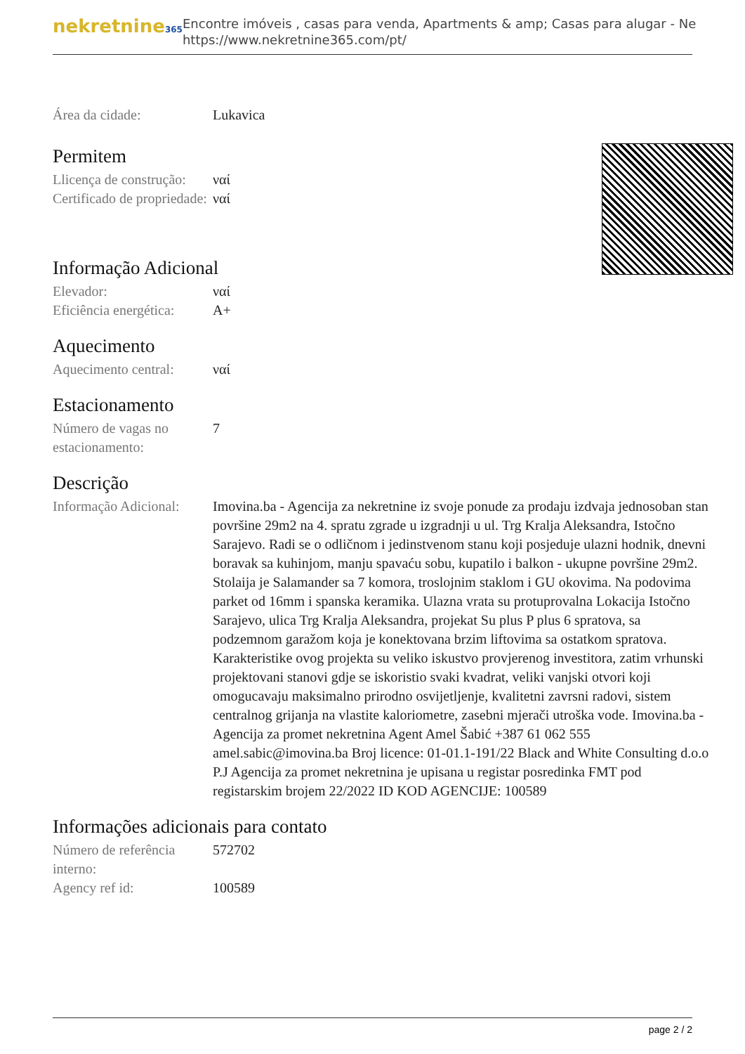nekretnine365
Encontre imóveis , casas para venda, Apartments & amp; Casas para alugar - Ne
https://www.nekretnine365.com/pt/
| Área da cidade: | Lukavica |
Permitem
| Llicença de construção: | ναί |
| Certificado de propriedade: | ναί |
Informação Adicional
| Elevador: | ναί |
| Eficiência energética: | A+ |
Aquecimento
| Aquecimento central: | ναί |
Estacionamento
| Número de vagas no estacionamento: | 7 |
Descrição
| Informação Adicional: | Imovina.ba - Agencija za nekretnine iz svoje ponude za prodaju izdvaja jednosoban stan površine 29m2 na 4. spratu zgrade u izgradnji u ul. Trg Kralja Aleksandra, Istočno Sarajevo. Radi se o odličnom i jedinstvenom stanu koji posjeduje ulazni hodnik, dnevni boravak sa kuhinjom, manju spavaću sobu, kupatilo i balkon - ukupne površine 29m2. Stolaija je Salamander sa 7 komora, troslojnim staklom i GU okovima. Na podovima parket od 16mm i spanska keramika. Ulazna vrata su protuprovalna Lokacija Istočno Sarajevo, ulica Trg Kralja Aleksandra, projekat Su plus P plus 6 spratova, sa podzemnom garažom koja je konektovana brzim liftovima sa ostatkom spratova. Karakteristike ovog projekta su veliko iskustvo provjerenog investitora, zatim vrhunski projektovani stanovi gdje se iskoristio svaki kvadrat, veliki vanjski otvori koji omogucavaju maksimalno prirodno osvijetljenje, kvalitetni zavrsni radovi, sistem centralnog grijanja na vlastite kaloriometre, zasebni mjerači utroška vode. Imovina.ba - Agencija za promet nekretnina Agent Amel Šabić +387 61 062 555 amel.sabic@imovina.ba Broj licence: 01-01.1-191/22 Black and White Consulting d.o.o P.J Agencija za promet nekretnina je upisana u registar posredinka FMT pod registarskim brojem 22/2022 ID KOD AGENCIJE: 100589 |
Informações adicionais para contato
| Número de referência interno: | 572702 |
| Agency ref id: | 100589 |
page 2 / 2